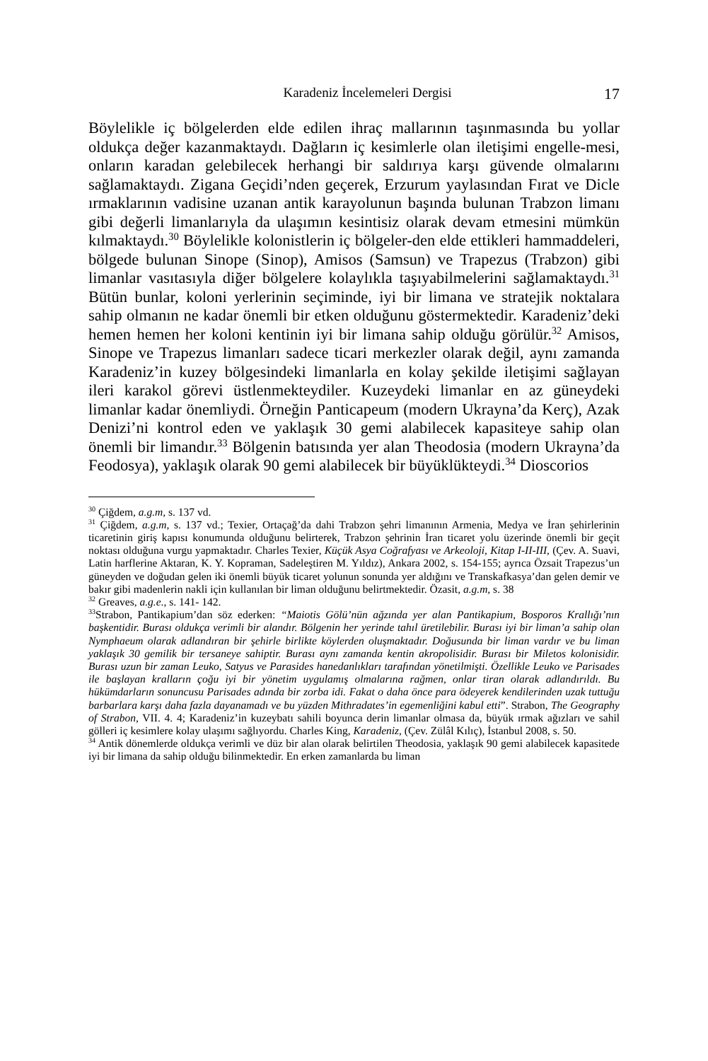Karadeniz İncelemeleri Dergisi 17
Böylelikle iç bölgelerden elde edilen ihraç mallarının taşınmasında bu yollar oldukça değer kazanmaktaydı. Dağların iç kesimlerle olan iletişimi engelle-mesi, onların karadan gelebilecek herhangi bir saldırıya karşı güvende olmalarını sağlamaktaydı. Zigana Geçidi’nden geçerek, Erzurum yaylasından Fırat ve Dicle ırmaklarının vadisine uzanan antik karayolunun başında bulunan Trabzon limanı gibi değerli limanlarıyla da ulaşımın kesintisiz olarak devam etmesini mümkün kılmaktaydı.<sup>30</sup> Böylelikle kolonistlerin iç bölgeler-den elde ettikleri hammaddeleri, bölgede bulunan Sinope (Sinop), Amisos (Samsun) ve Trapezus (Trabzon) gibi limanlar vasıtasıyla diğer bölgelere kolaylıkla taşıyabilmelerini sağlamaktaydı.<sup>31</sup> Bütün bunlar, koloni yerlerinin seçiminde, iyi bir limana ve stratejik noktalara sahip olmanın ne kadar önemli bir etken olduğunu göstermektedir. Karadeniz’deki hemen hemen her koloni kentinin iyi bir limana sahip olduğu görülür.<sup>32</sup> Amisos, Sinope ve Trapezus limanları sadece ticari merkezler olarak değil, aynı zamanda Karadeniz’in kuzey bölgesindeki limanlarla en kolay şekilde iletişimi sağlayan ileri karakol görevi üstlenmekteydiler. Kuzeydeki limanlar en az güneydeki limanlar kadar önemliydi. Örneğin Panticapeum (modern Ukrayna’da Kerç), Azak Denizi’ni kontrol eden ve yaklaşık 30 gemi alabilecek kapasiteye sahip olan önemli bir limandır.<sup>33</sup> Bölgenin batısında yer alan Theodosia (modern Ukrayna’da Feodosya), yaklaşık olarak 90 gemi alabilecek bir büyüklükteydi.<sup>34</sup> Dioscorios
<sup>30</sup> Çiğdem, a.g.m, s. 137 vd.
<sup>31</sup> Çiğdem, a.g.m, s. 137 vd.; Texier, Ortaçağ’da dahi Trabzon şehri limanının Armenia, Medya ve İran şehirlerinin ticaretinin giriş kapısı konumunda olduğunu belirterek, Trabzon şehrinin İran ticaret yolu üzerinde önemli bir geçit noktası olduğuna vurgu yapmaktadır. Charles Texier, Küçük Asya Coğrafyası ve Arkeoloji, Kitap I-II-III, (Çev. A. Suavi, Latin harflerine Aktaran, K. Y. Kopraman, Sadeleştiren M. Yıldız), Ankara 2002, s. 154-155; ayrıca Özsait Trapezus’un güneyden ve doğudan gelen iki önemli büyük ticaret yolunun sonunda yer aldığını ve Transkafkasya’dan gelen demir ve bakır gibi madenlerin nakli için kullanılan bir liman olduğunu belirtmektedir. Özasit, a.g.m, s. 38
<sup>32</sup> Greaves, a.g.e., s. 141- 142.
<sup>33</sup> Strabon, Pantikapium’dan söz ederken: “Maiotis Gölü’nün ağzında yer alan Pantikapium, Bosporos Krallığı’nın başkentidir. Burası oldukça verimli bir alandır. Bölgenin her yerinde tahıl üretilebilir. Burası iyi bir liman’a sahip olan Nymphaeum olarak adlandıran bir şehirle birlikte köylerden oluşmaktadır. Doğusunda bir liman vardır ve bu liman yaklaşık 30 gemilik bir tersaneye sahiptir. Burası aynı zamanda kentin akropolisidir. Burası bir Miletos kolonisidir. Burası uzun bir zaman Leuko, Satyus ve Parasides hanedanlıkları tarafından yönetilmişti. Özellikle Leuko ve Parisades ile başlayan kralların çoğu iyi bir yönetim uygulamış olmalarına rağmen, onlar tiran olarak adlandırıldı. Bu hükümdarların sonuncusu Parisades adında bir zorba idi. Fakat o daha önce para ödeyerek kendilerinden uzak tuttuğu barbarlara karşı daha fazla dayanamadı ve bu yüzden Mithradates’in egemenliğini kabul etti”. Strabon, The Geography of Strabon, VII. 4. 4; Karadeniz’in kuzeybatı sahili boyunca derin limanlar olmasa da, büyük ırmak ağızları ve sahil gölleri iç kesimlere kolay ulaşımı sağlıyordu. Charles King, Karadeniz, (Çev. Zülâl Kılıç), İstanbul 2008, s. 50.
<sup>34</sup> Antik dönemlerde oldukça verimli ve düz bir alan olarak belirtilen Theodosia, yaklaşık 90 gemi alabilecek kapasitede iyi bir limana da sahip olduğu bilinmektedir. En erken zamanlarda bu liman